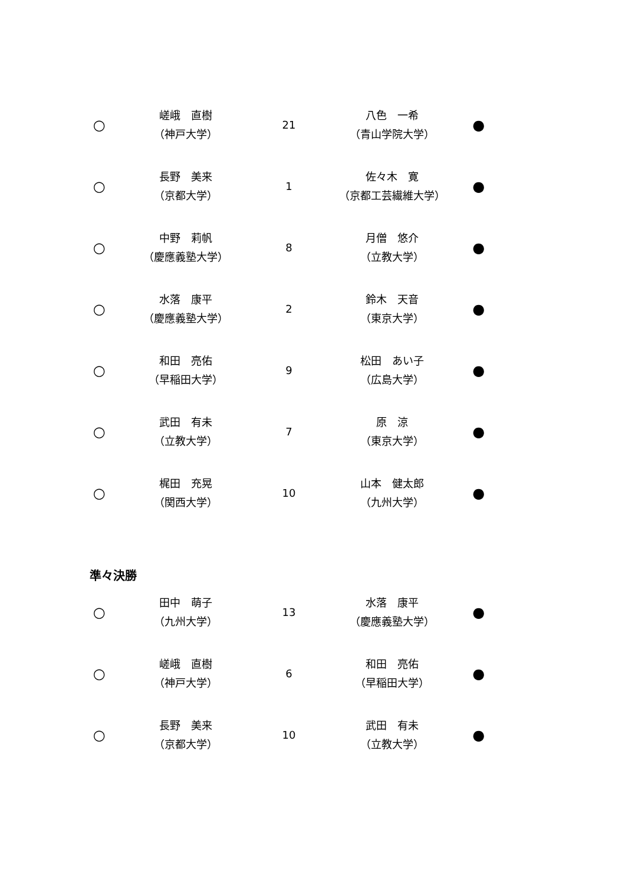| ○ | 嵯峨 直樹 （神戸大学） | 21 | 八色 一希 （青山学院大学） | ● |
| ○ | 長野 美来 （京都大学） | 1 | 佐々木 寛 （京都工芸繊維大学） | ● |
| ○ | 中野 莉帆 （慶應義塾大学） | 8 | 月僧 悠介 （立教大学） | ● |
| ○ | 水落 康平 （慶應義塾大学） | 2 | 鈴木 天音 （東京大学） | ● |
| ○ | 和田 亮佑 （早稲田大学） | 9 | 松田 あい子 （広島大学） | ● |
| ○ | 武田 有未 （立教大学） | 7 | 原 涼 （東京大学） | ● |
| ○ | 梶田 充晃 （関西大学） | 10 | 山本 健太郎 （九州大学） | ● |
準々決勝
| ○ | 田中 萌子 （九州大学） | 13 | 水落 康平 （慶應義塾大学） | ● |
| ○ | 嵯峨 直樹 （神戸大学） | 6 | 和田 亮佑 （早稲田大学） | ● |
| ○ | 長野 美来 （京都大学） | 10 | 武田 有未 （立教大学） | ● |